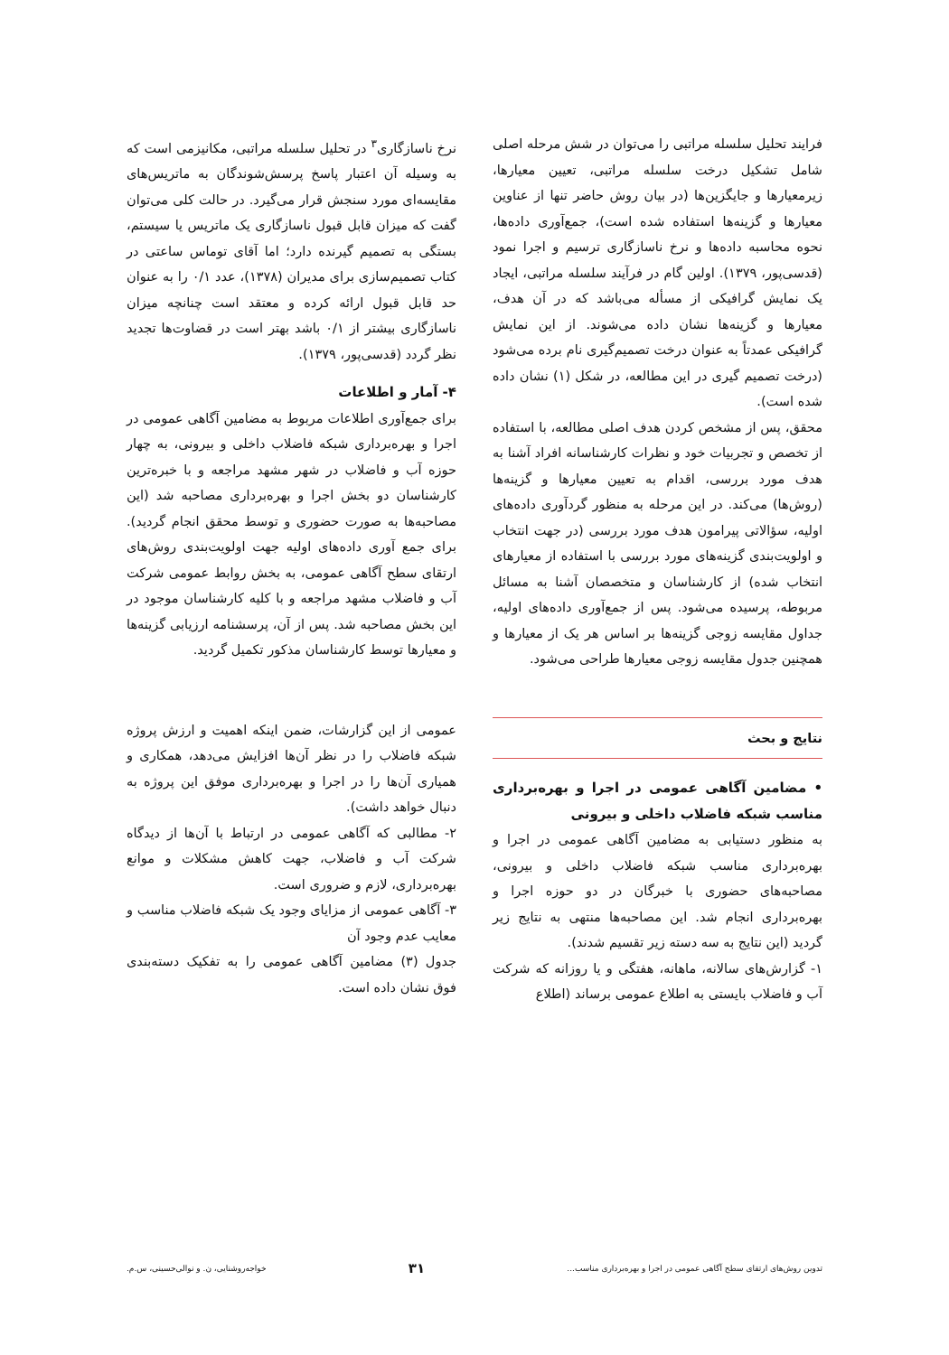فرایند تحلیل سلسله مراتبی را می‌توان در شش مرحله اصلی شامل تشکیل درخت سلسله مراتبی، تعیین معیارها، زیرمعیارها و جایگزین‌ها (در بیان روش حاضر تنها از عناوین معیارها و گزینه‌ها استفاده شده است)، جمع‌آوری داده‌ها، نحوه محاسبه داده‌ها و نرخ ناسازگاری ترسیم و اجرا نمود (قدسی‌پور، ۱۳۷۹). اولین گام در فرآیند سلسله مراتبی، ایجاد یک نمایش گرافیکی از مسأله می‌باشد که در آن هدف، معیارها و گزینه‌ها نشان داده می‌شوند. از این نمایش گرافیکی عمدتاً به عنوان درخت تصمیم‌گیری نام برده می‌شود (درخت تصمیم گیری در این مطالعه، در شکل (۱) نشان داده شده است).
محقق، پس از مشخص کردن هدف اصلی مطالعه، با استفاده از تخصص و تجربیات خود و نظرات کارشناسانه افراد آشنا به هدف مورد بررسی، اقدام به تعیین معیارها و گزینه‌ها (روش‌ها) می‌کند. در این مرحله به منظور گردآوری داده‌های اولیه، سؤالاتی پیرامون هدف مورد بررسی (در جهت انتخاب و اولویت‌بندی گزینه‌های مورد بررسی با استفاده از معیارهای انتخاب شده) از کارشناسان و متخصصان آشنا به مسائل مربوطه، پرسیده می‌شود. پس از جمع‌آوری داده‌های اولیه، جداول مقایسه زوجی گزینه‌ها بر اساس هر یک از معیارها و همچنین جدول مقایسه زوجی معیارها طراحی می‌شود.
نرخ ناسازگاری<sup>۳</sup> در تحلیل سلسله مراتبی، مکانیزمی است که به وسیله آن اعتبار پاسخ پرسش‌شوندگان به ماتریس‌های مقایسه‌ای مورد سنجش قرار می‌گیرد. در حالت کلی می‌توان گفت که میزان قابل قبول ناسازگاری یک ماتریس یا سیستم، بستگی به تصمیم گیرنده دارد؛ اما آقای توماس ساعتی در کتاب تصمیم‌سازی برای مدیران (۱۳۷۸)، عدد ۰/۱ را به عنوان حد قابل قبول ارائه کرده و معتقد است چنانچه میزان ناسازگاری بیشتر از ۰/۱ باشد بهتر است در قضاوت‌ها تجدید نظر گردد (قدسی‌پور، ۱۳۷۹).
۴- آمار و اطلاعات
برای جمع‌آوری اطلاعات مربوط به مضامین آگاهی عمومی در اجرا و بهره‌برداری شبکه فاضلاب داخلی و بیرونی، به چهار حوزه آب و فاضلاب در شهر مشهد مراجعه و با خبره‌ترین کارشناسان دو بخش اجرا و بهره‌برداری مصاحبه شد (این مصاحبه‌ها به صورت حضوری و توسط محقق انجام گردید). برای جمع آوری داده‌های اولیه جهت اولویت‌بندی روش‌های ارتقای سطح آگاهی عمومی، به بخش روابط عمومی شرکت آب و فاضلاب مشهد مراجعه و با کلیه کارشناسان موجود در این بخش مصاحبه شد. پس از آن، پرسشنامه ارزیابی گزینه‌ها و معیارها توسط کارشناسان مذکور تکمیل گردید.
نتایج و بحث
• مضامین آگاهی عمومی در اجرا و بهره‌برداری مناسب شبکه فاضلاب داخلی و بیرونی
به منظور دستیابی به مضامین آگاهی عمومی در اجرا و بهره‌برداری مناسب شبکه فاضلاب داخلی و بیرونی، مصاحبه‌های حضوری با خبرگان در دو حوزه اجرا و بهره‌برداری انجام شد. این مصاحبه‌ها منتهی به نتایج زیر گردید (این نتایج به سه دسته زیر تقسیم شدند).
۱- گزارش‌های سالانه، ماهانه، هفتگی و یا روزانه که شرکت آب و فاضلاب بایستی به اطلاع عمومی برساند (اطلاع
عمومی از این گزارشات، ضمن اینکه اهمیت و ارزش پروژه شبکه فاضلاب را در نظر آن‌ها افزایش می‌دهد، همکاری و همیاری آن‌ها را در اجرا و بهره‌برداری موفق این پروژه به دنبال خواهد داشت).
۲- مطالبی که آگاهی عمومی در ارتباط با آن‌ها از دیدگاه شرکت آب و فاضلاب، جهت کاهش مشکلات و موانع بهره‌برداری، لازم و ضروری است.
۳- آگاهی عمومی از مزایای وجود یک شبکه فاضلاب مناسب و معایب عدم وجود آن
جدول (۳) مضامین آگاهی عمومی را به تفکیک دسته‌بندی فوق نشان داده است.
تدوین روش‌های ارتقای سطح آگاهی عمومی در اجرا و بهره‌برداری مناسب... ۳۱ خواجه‌روشنایی، ن. و نوالی‌حسینی، س.م.